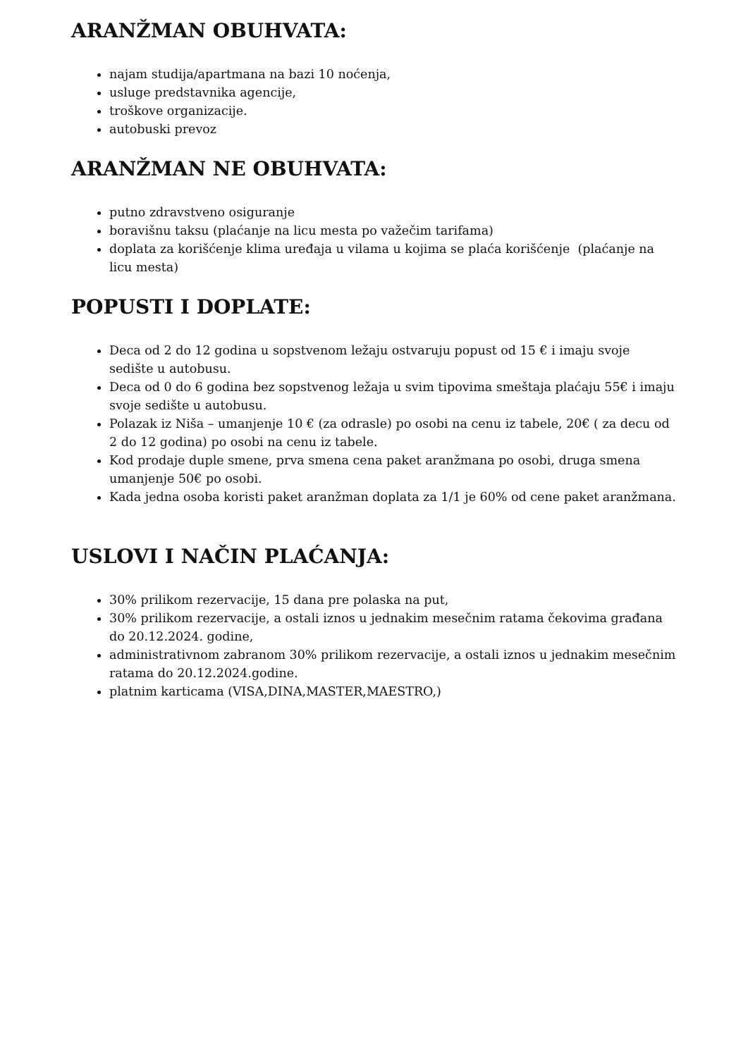ARANŽMAN OBUHVATA:
najam studija/apartmana na bazi 10 noćenja,
usluge predstavnika agencije,
troškove organizacije.
autobuski prevoz
ARANŽMAN NE OBUHVATA:
putno zdravstveno osiguranje
boravišnu taksu (plaćanje na licu mesta po važečim tarifama)
doplata za korišćenje klima uređaja u vilama u kojima se plaća korišćenje (plaćanje na licu mesta)
POPUSTI I DOPLATE:
Deca od 2 do 12 godina u sopstvenom ležaju ostvaruju popust od 15 € i imaju svoje sedište u autobusu.
Deca od 0 do 6 godina bez sopstvenog ležaja u svim tipovima smeštaja plaćaju 55€ i imaju svoje sedište u autobusu.
Polazak iz Niša – umanjenje 10 € (za odrasle) po osobi na cenu iz tabele, 20€ ( za decu od 2 do 12 godina) po osobi na cenu iz tabele.
Kod prodaje duple smene, prva smena cena paket aranžmana po osobi, druga smena umanjenje 50€ po osobi.
Kada jedna osoba koristi paket aranžman doplata za 1/1 je 60% od cene paket aranžmana.
USLOVI I NAČIN PLAĆANJA:
30% prilikom rezervacije, 15 dana pre polaska na put,
30% prilikom rezervacije, a ostali iznos u jednakim mesečnim ratama čekovima građana do 20.12.2024. godine,
administrativnom zabranom 30% prilikom rezervacije, a ostali iznos u jednakim mesečnim ratama do 20.12.2024.godine.
platnim karticama (VISA,DINA,MASTER,MAESTRO,)